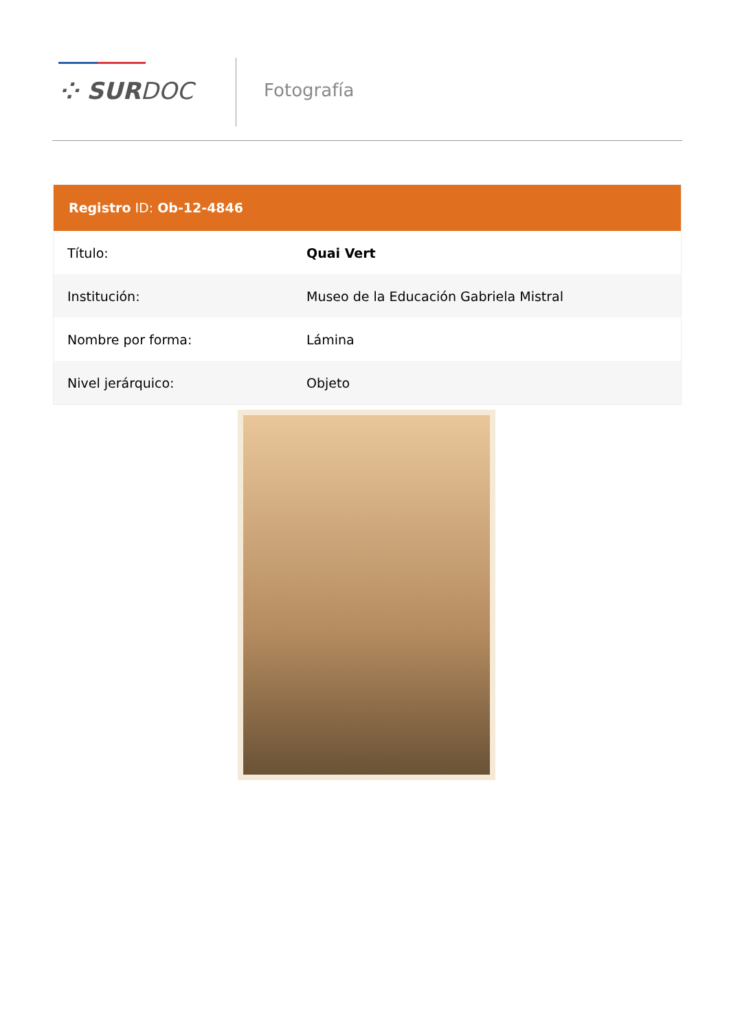⁘ SURDOC Fotografía
Registro ID: Ob-12-4846
| Título: | Quai Vert |
| Institución: | Museo de la Educación Gabriela Mistral |
| Nombre por forma: | Lámina |
| Nivel jerárquico: | Objeto |